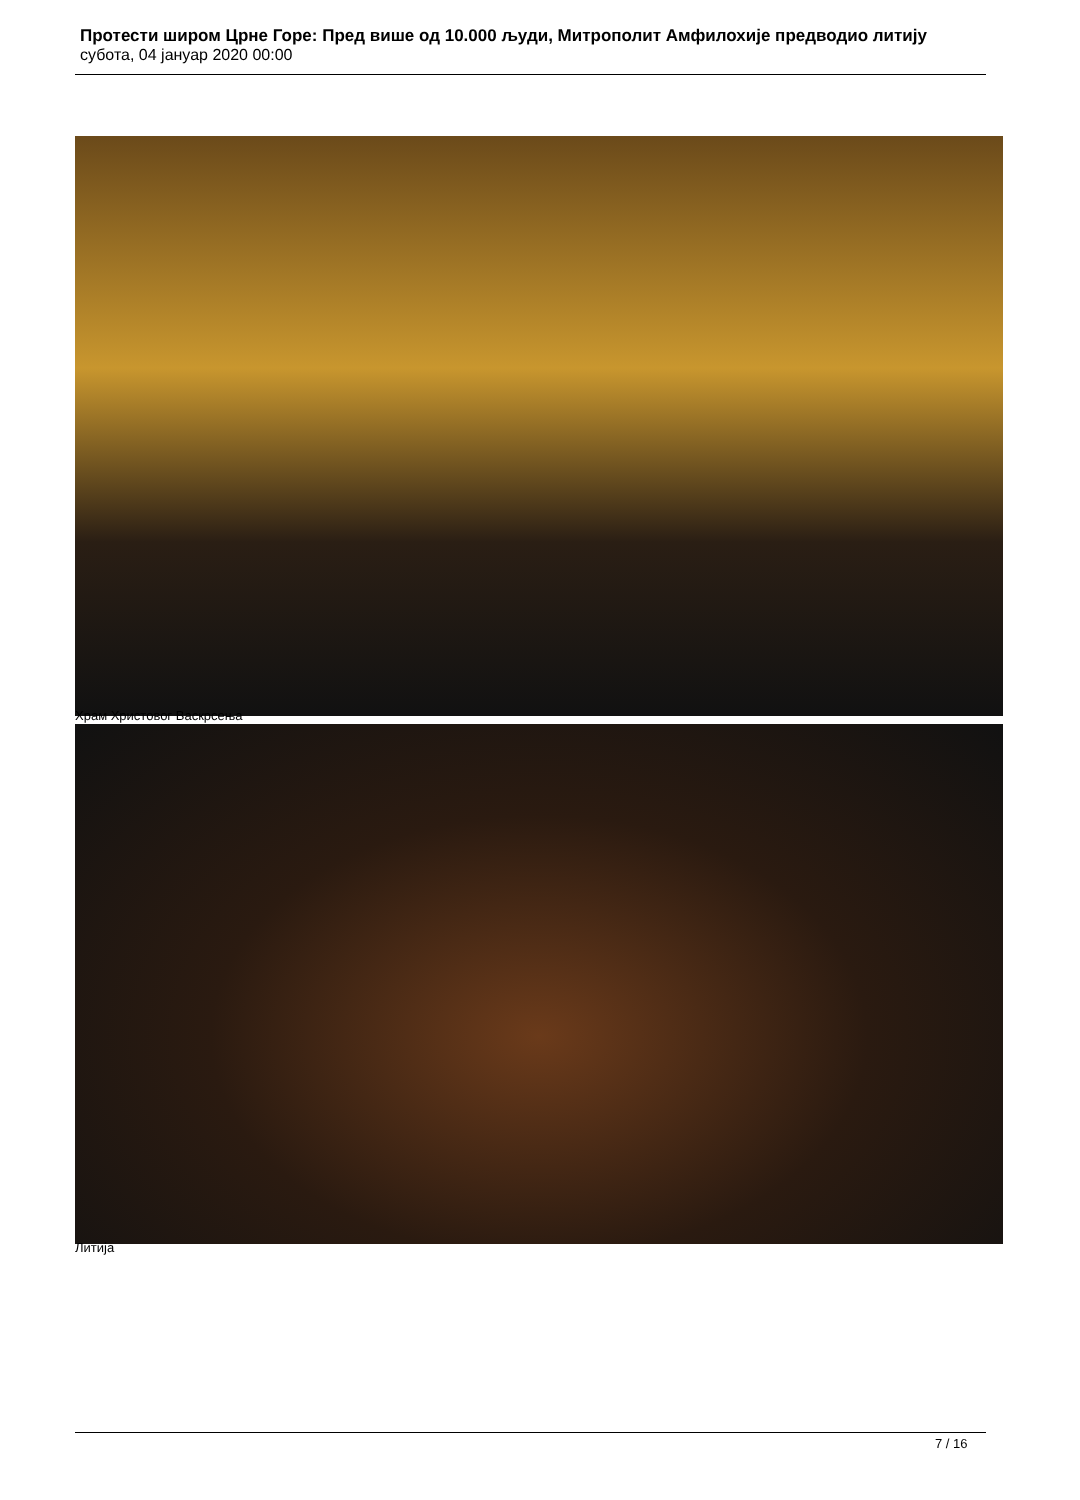Протести широм Црне Горе: Пред више од 10.000 људи, Митрополит Амфилохије предводио литију
субота, 04 јануар 2020 00:00
Храм Христовог Васкрсења
Литија
7 / 16